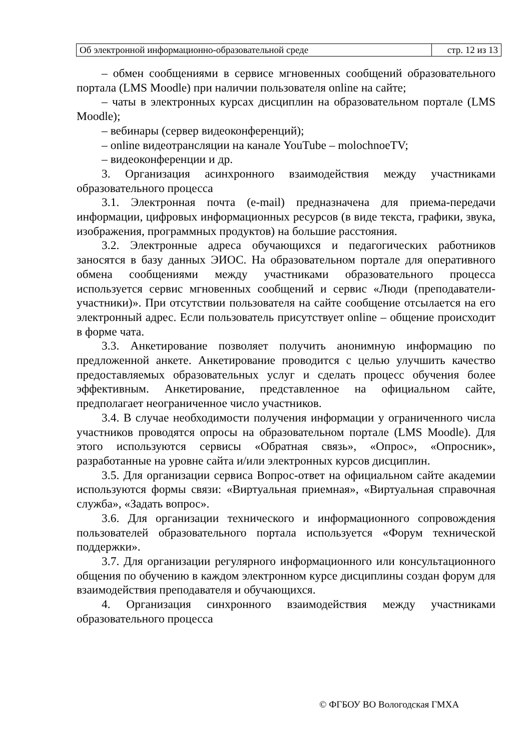| Об электронной информационно-образовательной среде | стр. 12 из 13 |
– обмен сообщениями в сервисе мгновенных сообщений образовательного портала (LMS Moodle) при наличии пользователя online на сайте;
– чаты в электронных курсах дисциплин на образовательном портале (LMS Moodle);
– вебинары (сервер видеоконференций);
– online видеотрансляции на канале YouTube – molochnoeTV;
– видеоконференции и др.
3. Организация асинхронного взаимодействия между участниками образовательного процесса
3.1. Электронная почта (e-mail) предназначена для приема-передачи информации, цифровых информационных ресурсов (в виде текста, графики, звука, изображения, программных продуктов) на большие расстояния.
3.2. Электронные адреса обучающихся и педагогических работников заносятся в базу данных ЭИОС. На образовательном портале для оперативного обмена сообщениями между участниками образовательного процесса используется сервис мгновенных сообщений и сервис «Люди (преподаватели-участники)». При отсутствии пользователя на сайте сообщение отсылается на его электронный адрес. Если пользователь присутствует online – общение происходит в форме чата.
3.3. Анкетирование позволяет получить анонимную информацию по предложенной анкете. Анкетирование проводится с целью улучшить качество предоставляемых образовательных услуг и сделать процесс обучения более эффективным. Анкетирование, представленное на официальном сайте, предполагает неограниченное число участников.
3.4. В случае необходимости получения информации у ограниченного числа участников проводятся опросы на образовательном портале (LMS Moodle). Для этого используются сервисы «Обратная связь», «Опрос», «Опросник», разработанные на уровне сайта и/или электронных курсов дисциплин.
3.5. Для организации сервиса Вопрос-ответ на официальном сайте академии используются формы связи: «Виртуальная приемная», «Виртуальная справочная служба», «Задать вопрос».
3.6. Для организации технического и информационного сопровождения пользователей образовательного портала используется «Форум технической поддержки».
3.7. Для организации регулярного информационного или консультационного общения по обучению в каждом электронном курсе дисциплины создан форум для взаимодействия преподавателя и обучающихся.
4. Организация синхронного взаимодействия между участниками образовательного процесса
© ФГБОУ ВО Вологодская ГМХА